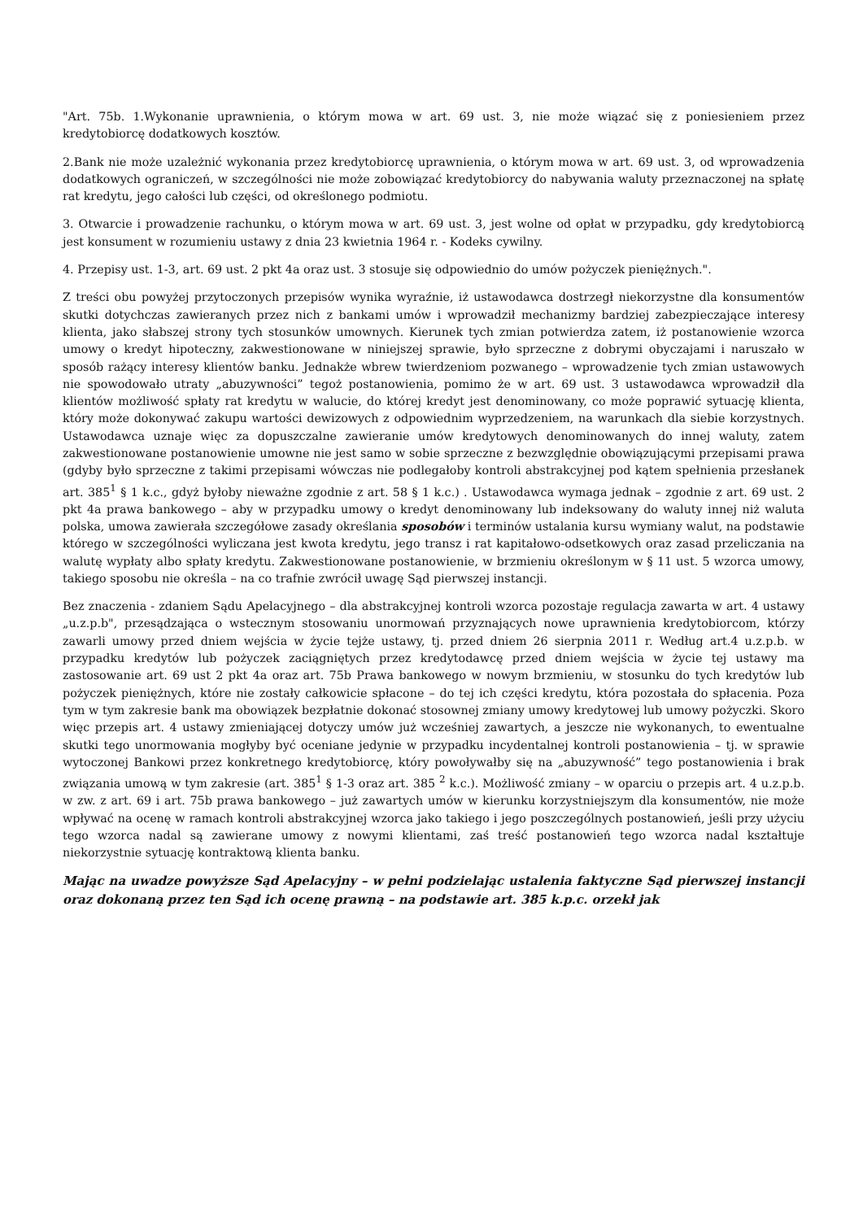"Art. 75b. 1.Wykonanie uprawnienia, o którym mowa w art. 69 ust. 3, nie może wiązać się z poniesieniem przez kredytobiorcę dodatkowych kosztów.
2.Bank nie może uzależnić wykonania przez kredytobiorcę uprawnienia, o którym mowa w art. 69 ust. 3, od wprowadzenia dodatkowych ograniczeń, w szczególności nie może zobowiązać kredytobiorcy do nabywania waluty przeznaczonej na spłatę rat kredytu, jego całości lub części, od określonego podmiotu.
3. Otwarcie i prowadzenie rachunku, o którym mowa w art. 69 ust. 3, jest wolne od opłat w przypadku, gdy kredytobiorcą jest konsument w rozumieniu ustawy z dnia 23 kwietnia 1964 r. - Kodeks cywilny.
4. Przepisy ust. 1-3, art. 69 ust. 2 pkt 4a oraz ust. 3 stosuje się odpowiednio do umów pożyczek pieniężnych.".
Z treści obu powyżej przytoczonych przepisów wynika wyraźnie, iż ustawodawca dostrzegł niekorzystne dla konsumentów skutki dotychczas zawieranych przez nich z bankami umów i wprowadził mechanizmy bardziej zabezpieczające interesy klienta, jako słabszej strony tych stosunków umownych. Kierunek tych zmian potwierdza zatem, iż postanowienie wzorca umowy o kredyt hipoteczny, zakwestionowane w niniejszej sprawie, było sprzeczne z dobrymi obyczajami i naruszało w sposób rażący interesy klientów banku. Jednakże wbrew twierdzeniom pozwanego – wprowadzenie tych zmian ustawowych nie spowodowało utraty „abuzywności” tegoż postanowienia, pomimo że w art. 69 ust. 3 ustawodawca wprowadził dla klientów możliwość spłaty rat kredytu w walucie, do której kredyt jest denominowany, co może poprawić sytuację klienta, który może dokonywać zakupu wartości dewizowych z odpowiednim wyprzedzeniem, na warunkach dla siebie korzystnych. Ustawodawca uznaje więc za dopuszczalne zawieranie umów kredytowych denominowanych do innej waluty, zatem zakwestionowane postanowienie umowne nie jest samo w sobie sprzeczne z bezwzględnie obowiązującymi przepisami prawa (gdyby było sprzeczne z takimi przepisami wówczas nie podlegałoby kontroli abstrakcyjnej pod kątem spełnienia przesłanek art. 385<sup>1</sup> § 1 k.c., gdyż byłoby nieważne zgodnie z art. 58 § 1 k.c.) . Ustawodawca wymaga jednak – zgodnie z art. 69 ust. 2 pkt 4a prawa bankowego – aby w przypadku umowy o kredyt denominowany lub indeksowany do waluty innej niż waluta polska, umowa zawierała szczegółowe zasady określania sposobów i terminów ustalania kursu wymiany walut, na podstawie którego w szczególności wyliczana jest kwota kredytu, jego transz i rat kapitałowo-odsetkowych oraz zasad przeliczania na walutę wypłaty albo spłaty kredytu. Zakwestionowane postanowienie, w brzmieniu określonym w § 11 ust. 5 wzorca umowy, takiego sposobu nie określa – na co trafnie zwrócił uwagę Sąd pierwszej instancji.
Bez znaczenia - zdaniem Sądu Apelacyjnego – dla abstrakcyjnej kontroli wzorca pozostaje regulacja zawarta w art. 4 ustawy „u.z.p.b", przesądzająca o wstecznym stosowaniu unormowań przyznających nowe uprawnienia kredytobiorcom, którzy zawarli umowy przed dniem wejścia w życie tejże ustawy, tj. przed dniem 26 sierpnia 2011 r. Według art.4 u.z.p.b. w przypadku kredytów lub pożyczek zaciągniętych przez kredytodawcę przed dniem wejścia w życie tej ustawy ma zastosowanie art. 69 ust 2 pkt 4a oraz art. 75b Prawa bankowego w nowym brzmieniu, w stosunku do tych kredytów lub pożyczek pieniężnych, które nie zostały całkowicie spłacone – do tej ich części kredytu, która pozostała do spłacenia. Poza tym w tym zakresie bank ma obowiązek bezpłatnie dokonać stosownej zmiany umowy kredytowej lub umowy pożyczki. Skoro więc przepis art. 4 ustawy zmieniającej dotyczy umów już wcześniej zawartych, a jeszcze nie wykonanych, to ewentualne skutki tego unormowania mogłyby być oceniane jedynie w przypadku incydentalnej kontroli postanowienia – tj. w sprawie wytoczonej Bankowi przez konkretnego kredytobiorcę, który powoływałby się na „abuzywność” tego postanowienia i brak związania umową w tym zakresie (art. 385<sup>1</sup> § 1-3 oraz art. 385 <sup>2</sup> k.c.). Możliwość zmiany – w oparciu o przepis art. 4 u.z.p.b. w zw. z art. 69 i art. 75b prawa bankowego – już zawartych umów w kierunku korzystniejszym dla konsumentów, nie może wpływać na ocenę w ramach kontroli abstrakcyjnej wzorca jako takiego i jego poszczególnych postanowień, jeśli przy użyciu tego wzorca nadal są zawierane umowy z nowymi klientami, zaś treść postanowień tego wzorca nadal kształtuje niekorzystnie sytuację kontraktową klienta banku.
Mając na uwadze powyższe Sąd Apelacyjny – w pełni podzielając ustalenia faktyczne Sąd pierwszej instancji oraz dokonaną przez ten Sąd ich ocenę prawną – na podstawie art. 385 k.p.c. orzekł jak